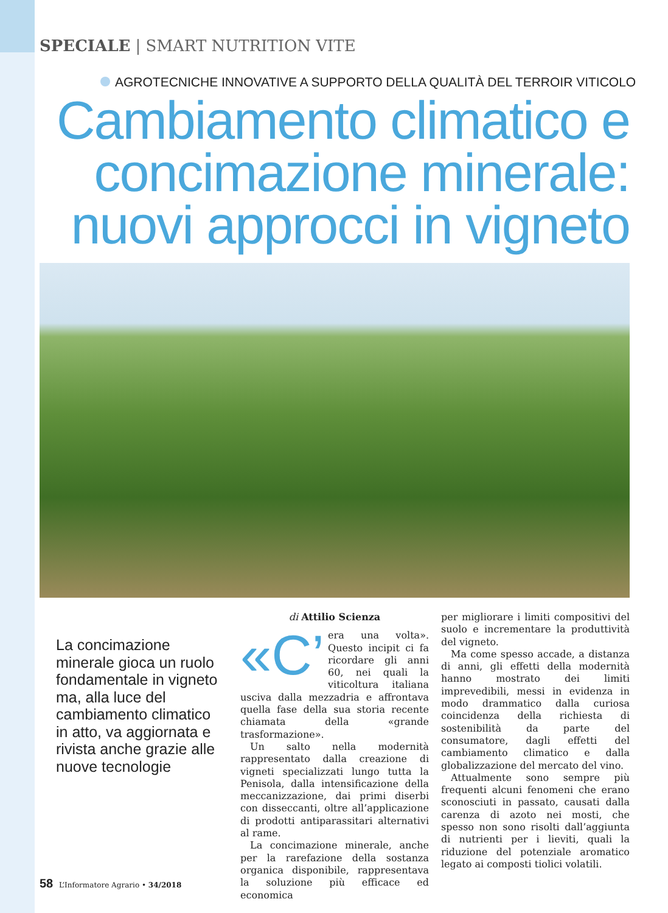SPECIALE | SMART NUTRITION VITE
AGROTECNICHE INNOVATIVE A SUPPORTO DELLA QUALITÀ DEL TERROIR VITICOLO
Cambiamento climatico e concimazione minerale: nuovi approcci in vigneto
La concimazione minerale gioca un ruolo fondamentale in vigneto ma, alla luce del cambiamento climatico in atto, va aggiornata e rivista anche grazie alle nuove tecnologie
di Attilio Scienza
«C’ era una volta». Questo incipit ci fa ricordare gli anni 60, nei quali la viticoltura italiana usciva dalla mezzadria e affrontava quella fase della sua storia recente chiamata della «grande trasformazione».
Un salto nella modernità rappresentato dalla creazione di vigneti specializzati lungo tutta la Penisola, dalla intensificazione della meccanizzazione, dai primi diserbi con disseccanti, oltre all’applicazione di prodotti antiparassitari alternativi al rame.
La concimazione minerale, anche per la rarefazione della sostanza organica disponibile, rappresentava la soluzione più efficace ed economica
per migliorare i limiti compositivi del suolo e incrementare la produttività del vigneto.
Ma come spesso accade, a distanza di anni, gli effetti della modernità hanno mostrato dei limiti imprevedibili, messi in evidenza in modo drammatico dalla curiosa coincidenza della richiesta di sostenibilità da parte del consumatore, dagli effetti del cambiamento climatico e dalla globalizzazione del mercato del vino.
Attualmente sono sempre più frequenti alcuni fenomeni che erano sconosciuti in passato, causati dalla carenza di azoto nei mosti, che spesso non sono risolti dall’aggiunta di nutrienti per i lieviti, quali la riduzione del potenziale aromatico legato ai composti tiolici volatili.
58 L’Informatore Agrario • 34/2018